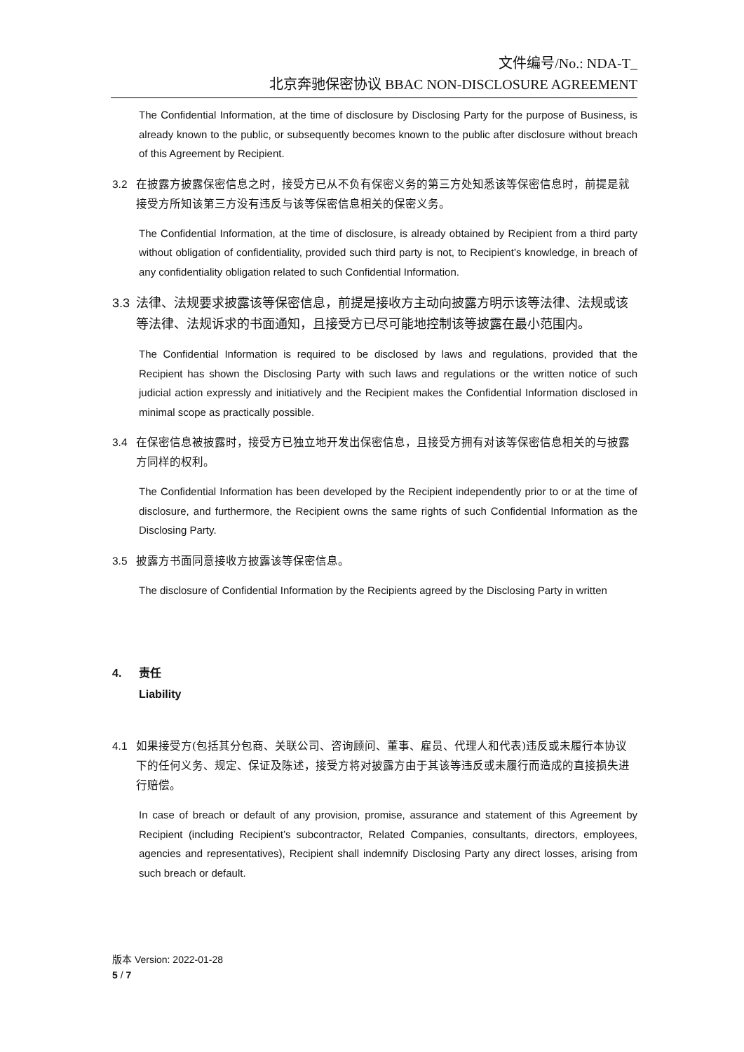文件编号/No.: NDA-T_
北京奔驰保密协议 BBAC NON-DISCLOSURE AGREEMENT
The Confidential Information, at the time of disclosure by Disclosing Party for the purpose of Business, is already known to the public, or subsequently becomes known to the public after disclosure without breach of this Agreement by Recipient.
3.2 在披露方披露保密信息之时，接受方已从不负有保密义务的第三方处知悉该等保密信息时，前提是就接受方所知该第三方没有违反与该等保密信息相关的保密义务。
The Confidential Information, at the time of disclosure, is already obtained by Recipient from a third party without obligation of confidentiality, provided such third party is not, to Recipient’s knowledge, in breach of any confidentiality obligation related to such Confidential Information.
3.3 法律、法规要求披露该等保密信息，前提是接收方主动向披露方明示该等法律、法规或该等法律、法规诉求的书面通知，且接受方已尽可能地控制该等披露在最小范围内。
The Confidential Information is required to be disclosed by laws and regulations, provided that the Recipient has shown the Disclosing Party with such laws and regulations or the written notice of such judicial action expressly and initiatively and the Recipient makes the Confidential Information disclosed in minimal scope as practically possible.
3.4 在保密信息被披露时，接受方已独立地开发出保密信息，且接受方拥有对该等保密信息相关的与披露方同样的权利。
The Confidential Information has been developed by the Recipient independently prior to or at the time of disclosure, and furthermore, the Recipient owns the same rights of such Confidential Information as the Disclosing Party.
3.5 披露方书面同意接收方披露该等保密信息。
The disclosure of Confidential Information by the Recipients agreed by the Disclosing Party in written
4. 责任
Liability
4.1 如果接受方(包括其分包商、关联公司、咨询顾问、董事、雇员、代理人和代表)违反或未履行本协议下的任何义务、规定、保证及陈述，接受方将对披露方由于其该等违反或未履行而造成的直接损失进行赔偿。
In case of breach or default of any provision, promise, assurance and statement of this Agreement by Recipient (including Recipient’s subcontractor, Related Companies, consultants, directors, employees, agencies and representatives), Recipient shall indemnify Disclosing Party any direct losses, arising from such breach or default.
版本 Version: 2022-01-28
5 / 7